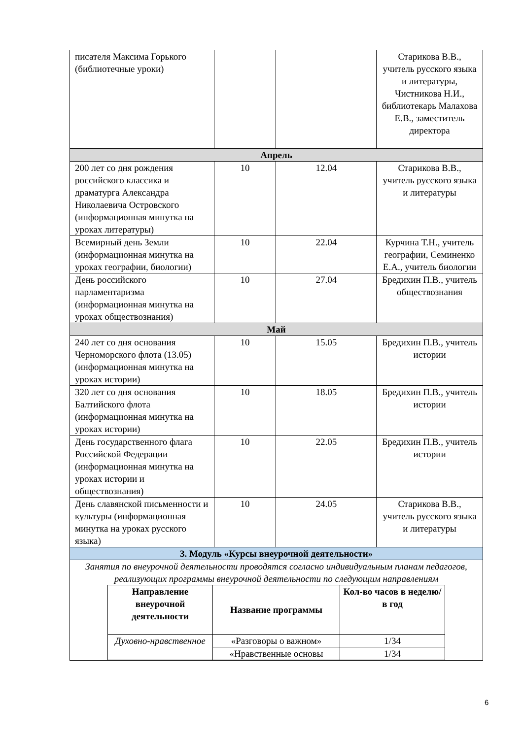| писателя Максима Горького (библиотечные уроки) | | | Старикова В.В., учитель русского языка и литературы, Чистникова Н.И., библиотекарь Малахова Е.В., заместитель директора |
| Апрель | | | |
| 200 лет со дня рождения российского классика и драматурга Александра Николаевича Островского (информационная минутка на уроках литературы) | 10 | 12.04 | Старикова В.В., учитель русского языка и литературы |
| Всемирный день Земли (информационная минутка на уроках географии, биологии) | 10 | 22.04 | Курчина Т.Н., учитель географии, Семиненко Е.А., учитель биологии |
| День российского парламентаризма (информационная минутка на уроках обществознания) | 10 | 27.04 | Бредихин П.В., учитель обществознания |
| Май | | | |
| 240 лет со дня основания Черноморского флота (13.05) (информационная минутка на уроках истории) | 10 | 15.05 | Бредихин П.В., учитель истории |
| 320 лет со дня основания Балтийского флота (информационная минутка на уроках истории) | 10 | 18.05 | Бредихин П.В., учитель истории |
| День государственного флага Российской Федерации (информационная минутка на уроках истории и обществознания) | 10 | 22.05 | Бредихин П.В., учитель истории |
| День славянской письменности и культуры (информационная минутка на уроках русского языка) | 10 | 24.05 | Старикова В.В., учитель русского языка и литературы |
| 3. Модуль «Курсы внеурочной деятельности» | | | |
| Занятия по внеурочной деятельности проводятся согласно индивидуальным планам педагогов, реализующих программы внеурочной деятельности по следующим направлениям / Направление внеурочной деятельности / Название программы / Кол-во часов в неделю/в год / / --- / --- / --- / / Духовно-нравственное / «Разговоры о важном» / 1/34 / / / «Нравственные основы / 1/34 / | | | |
6